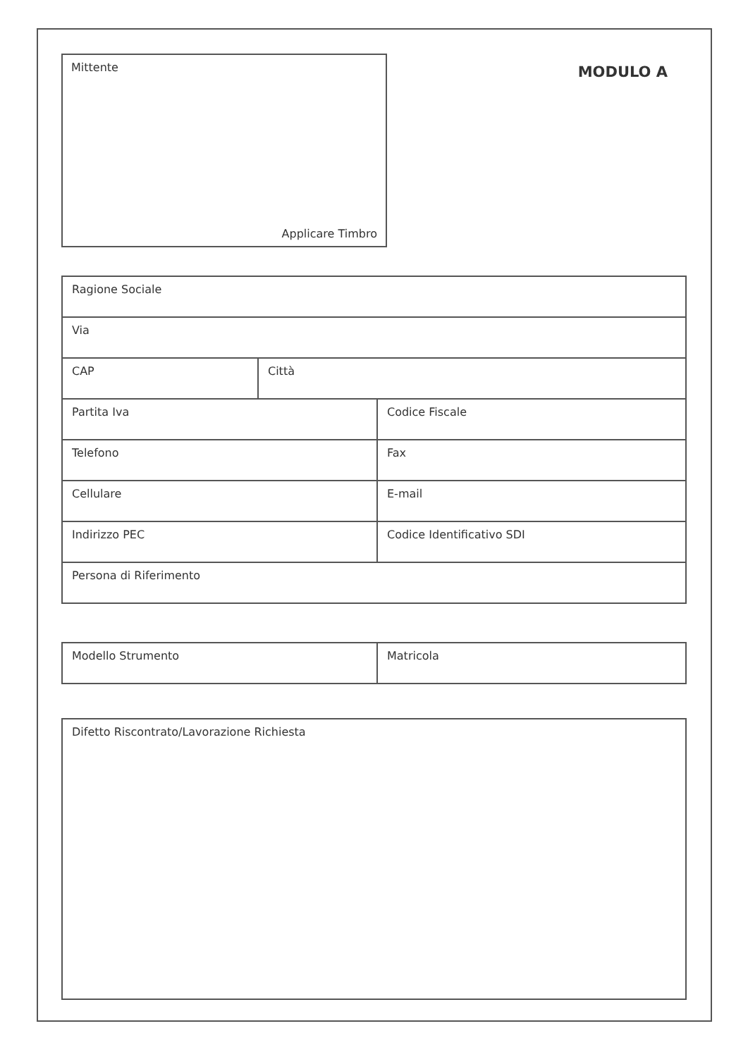Mittente
Applicare Timbro
MODULO A
| Ragione Sociale | | |
| Via | | |
| CAP | Città | |
| Partita Iva | | Codice Fiscale |
| Telefono | | Fax |
| Cellulare | | E-mail |
| Indirizzo PEC | | Codice Identificativo SDI |
| Persona di Riferimento | | |
| Modello Strumento | Matricola |
| Difetto Riscontrato/Lavorazione Richiesta |